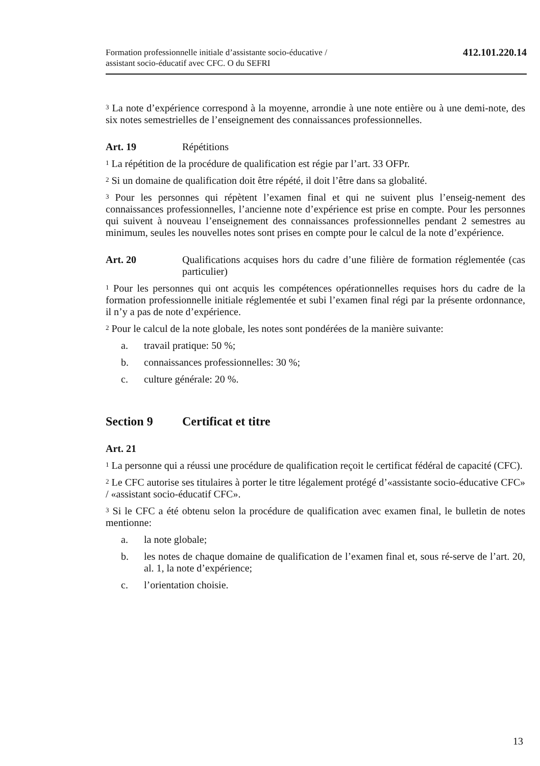Formation professionnelle initiale d’assistante socio-éducative /
assistant socio-éducatif avec CFC. O du SEFRI
412.101.220.14
<sup>3</sup> La note d’expérience correspond à la moyenne, arrondie à une note entière ou à une demi-note, des six notes semestrielles de l’enseignement des connaissances professionnelles.
Art. 19 Répétitions
<sup>1</sup> La répétition de la procédure de qualification est régie par l’art. 33 OFPr.
<sup>2</sup> Si un domaine de qualification doit être répété, il doit l’être dans sa globalité.
<sup>3</sup> Pour les personnes qui répètent l’examen final et qui ne suivent plus l’enseig-nement des connaissances professionnelles, l’ancienne note d’expérience est prise en compte. Pour les personnes qui suivent à nouveau l’enseignement des connaissances professionnelles pendant 2 semestres au minimum, seules les nouvelles notes sont prises en compte pour le calcul de la note d’expérience.
Art. 20 Qualifications acquises hors du cadre d’une filière de formation réglementée (cas particulier)
<sup>1</sup> Pour les personnes qui ont acquis les compétences opérationnelles requises hors du cadre de la formation professionnelle initiale réglementée et subi l’examen final régi par la présente ordonnance, il n’y a pas de note d’expérience.
<sup>2</sup> Pour le calcul de la note globale, les notes sont pondérées de la manière suivante:
a. travail pratique: 50 %;
b. connaissances professionnelles: 30 %;
c. culture générale: 20 %.
Section 9 Certificat et titre
Art. 21
<sup>1</sup> La personne qui a réussi une procédure de qualification reçoit le certificat fédéral de capacité (CFC).
<sup>2</sup> Le CFC autorise ses titulaires à porter le titre légalement protégé d’«assistante socio-éducative CFC» / «assistant socio-éducatif CFC».
<sup>3</sup> Si le CFC a été obtenu selon la procédure de qualification avec examen final, le bulletin de notes mentionne:
a. la note globale;
b. les notes de chaque domaine de qualification de l’examen final et, sous ré-serve de l’art. 20, al. 1, la note d’expérience;
c. l’orientation choisie.
13